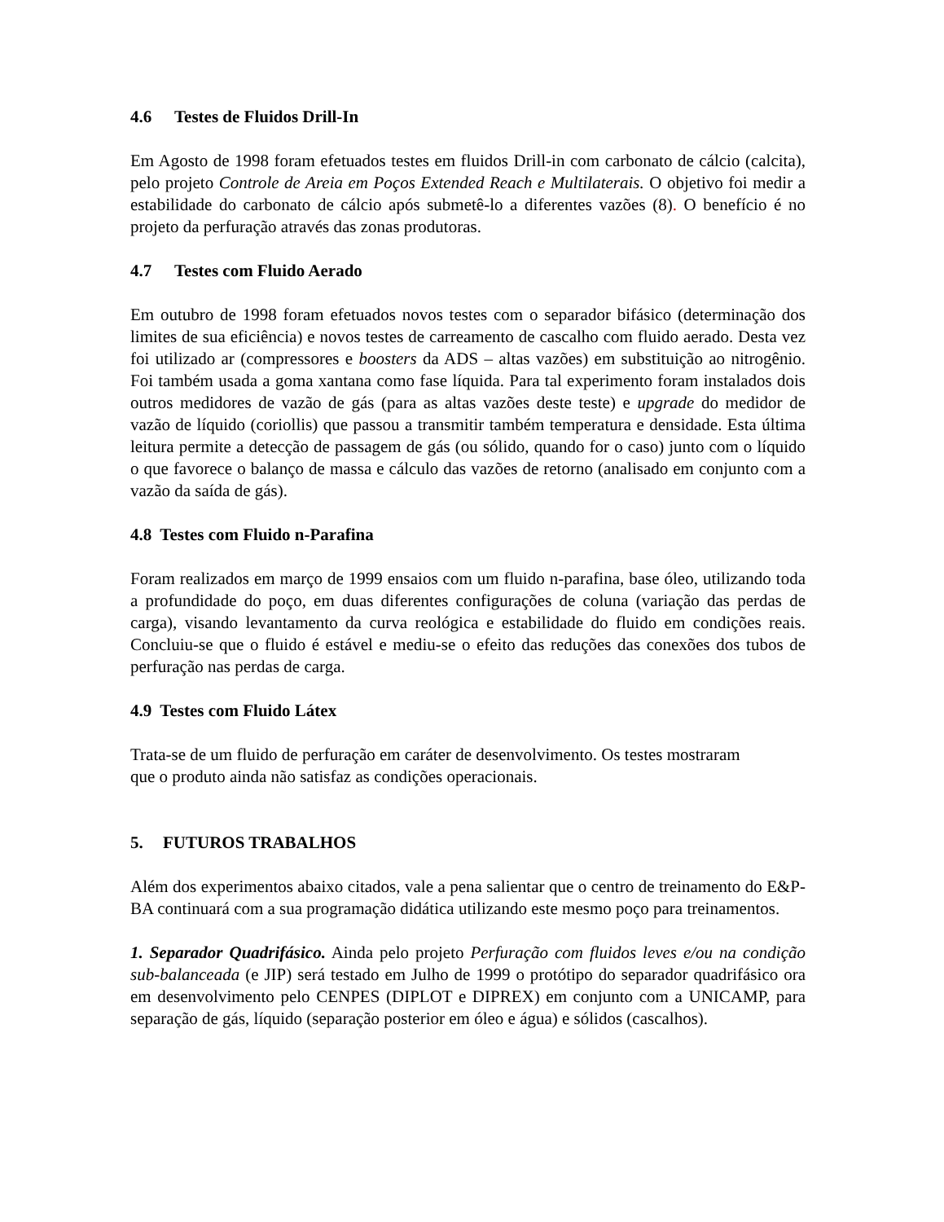4.6 Testes de Fluidos Drill-In
Em Agosto de 1998 foram efetuados testes em fluidos Drill-in com carbonato de cálcio (calcita), pelo projeto Controle de Areia em Poços Extended Reach e Multilaterais. O objetivo foi medir a estabilidade do carbonato de cálcio após submetê-lo a diferentes vazões (8). O benefício é no projeto da perfuração através das zonas produtoras.
4.7 Testes com Fluido Aerado
Em outubro de 1998 foram efetuados novos testes com o separador bifásico (determinação dos limites de sua eficiência) e novos testes de carreamento de cascalho com fluido aerado. Desta vez foi utilizado ar (compressores e boosters da ADS – altas vazões) em substituição ao nitrogênio. Foi também usada a goma xantana como fase líquida. Para tal experimento foram instalados dois outros medidores de vazão de gás (para as altas vazões deste teste) e upgrade do medidor de vazão de líquido (coriollis) que passou a transmitir também temperatura e densidade. Esta última leitura permite a detecção de passagem de gás (ou sólido, quando for o caso) junto com o líquido o que favorece o balanço de massa e cálculo das vazões de retorno (analisado em conjunto com a vazão da saída de gás).
4.8 Testes com Fluido n-Parafina
Foram realizados em março de 1999 ensaios com um fluido n-parafina, base óleo, utilizando toda a profundidade do poço, em duas diferentes configurações de coluna (variação das perdas de carga), visando levantamento da curva reológica e estabilidade do fluido em condições reais. Concluiu-se que o fluido é estável e mediu-se o efeito das reduções das conexões dos tubos de perfuração nas perdas de carga.
4.9 Testes com Fluido Látex
Trata-se de um fluido de perfuração em caráter de desenvolvimento. Os testes mostraram
que o produto ainda não satisfaz as condições operacionais.
5. FUTUROS TRABALHOS
Além dos experimentos abaixo citados, vale a pena salientar que o centro de treinamento do E&P-BA continuará com a sua programação didática utilizando este mesmo poço para treinamentos.
1. Separador Quadrifásico. Ainda pelo projeto Perfuração com fluidos leves e/ou na condição sub-balanceada (e JIP) será testado em Julho de 1999 o protótipo do separador quadrifásico ora em desenvolvimento pelo CENPES (DIPLOT e DIPREX) em conjunto com a UNICAMP, para separação de gás, líquido (separação posterior em óleo e água) e sólidos (cascalhos).